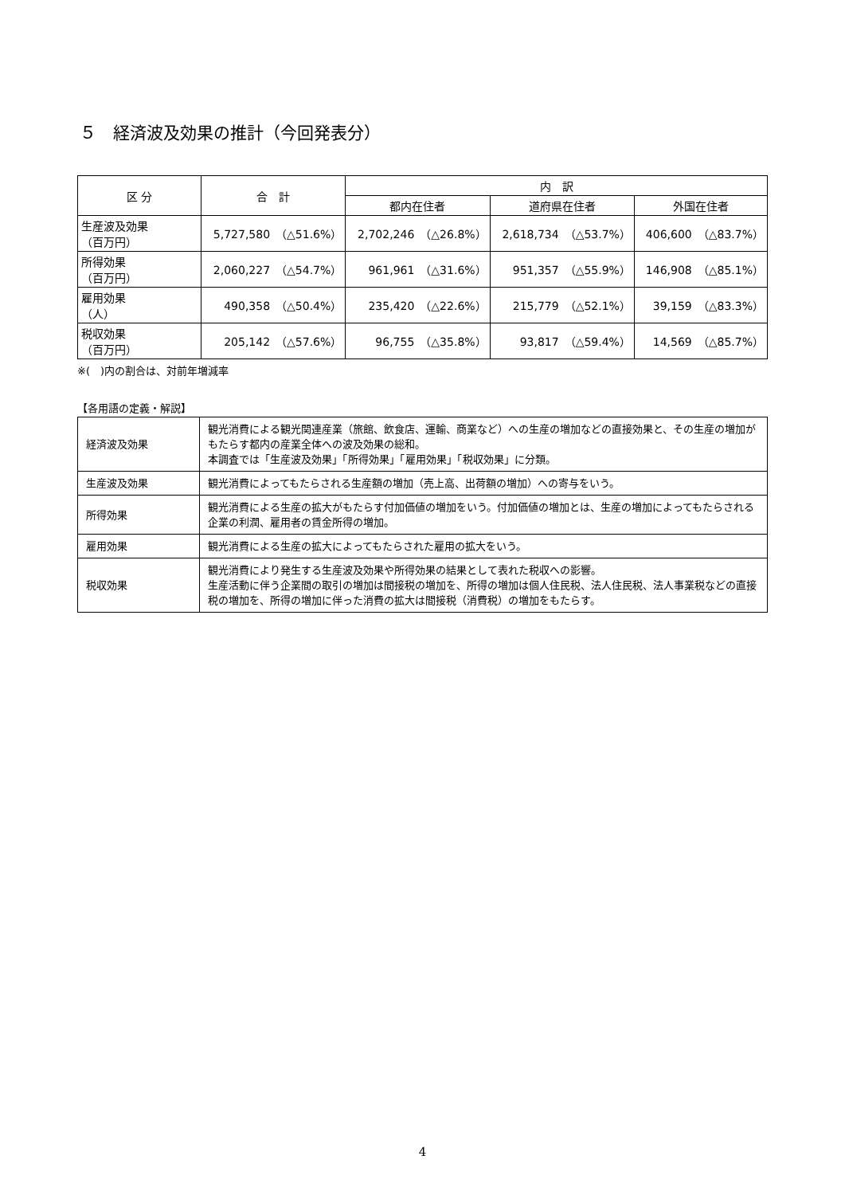５　経済波及効果の推計（今回発表分）
| 区 分 | 合 計 | 内 訳 | | |
| --- | --- | --- | --- | --- |
| | | 都内在住者 | 道府県在住者 | 外国在住者 |
| 生産波及効果 （百万円） | 5,727,580 （△51.6%） | 2,702,246 （△26.8%） | 2,618,734 （△53.7%） | 406,600 （△83.7%） |
| 所得効果 （百万円） | 2,060,227 （△54.7%） | 961,961 （△31.6%） | 951,357 （△55.9%） | 146,908 （△85.1%） |
| 雇用効果 （人） | 490,358 （△50.4%） | 235,420 （△22.6%） | 215,779 （△52.1%） | 39,159 （△83.3%） |
| 税収効果 （百万円） | 205,142 （△57.6%） | 96,755 （△35.8%） | 93,817 （△59.4%） | 14,569 （△85.7%） |
※(　)内の割合は、対前年増減率
【各用語の定義・解説】
| 経済波及効果 | 観光消費による観光関連産業（旅館、飲食店、運輸、商業など）への生産の増加などの直接効果と、その生産の増加がもたらす都内の産業全体への波及効果の総和。 本調査では「生産波及効果」「所得効果」「雇用効果」「税収効果」に分類。 |
| 生産波及効果 | 観光消費によってもたらされる生産額の増加（売上高、出荷額の増加）への寄与をいう。 |
| 所得効果 | 観光消費による生産の拡大がもたらす付加価値の増加をいう。付加価値の増加とは、生産の増加によってもたらされる企業の利潤、雇用者の賃金所得の増加。 |
| 雇用効果 | 観光消費による生産の拡大によってもたらされた雇用の拡大をいう。 |
| 税収効果 | 観光消費により発生する生産波及効果や所得効果の結果として表れた税収への影響。 生産活動に伴う企業間の取引の増加は間接税の増加を、所得の増加は個人住民税、法人住民税、法人事業税などの直接税の増加を、所得の増加に伴った消費の拡大は間接税（消費税）の増加をもたらす。 |
4